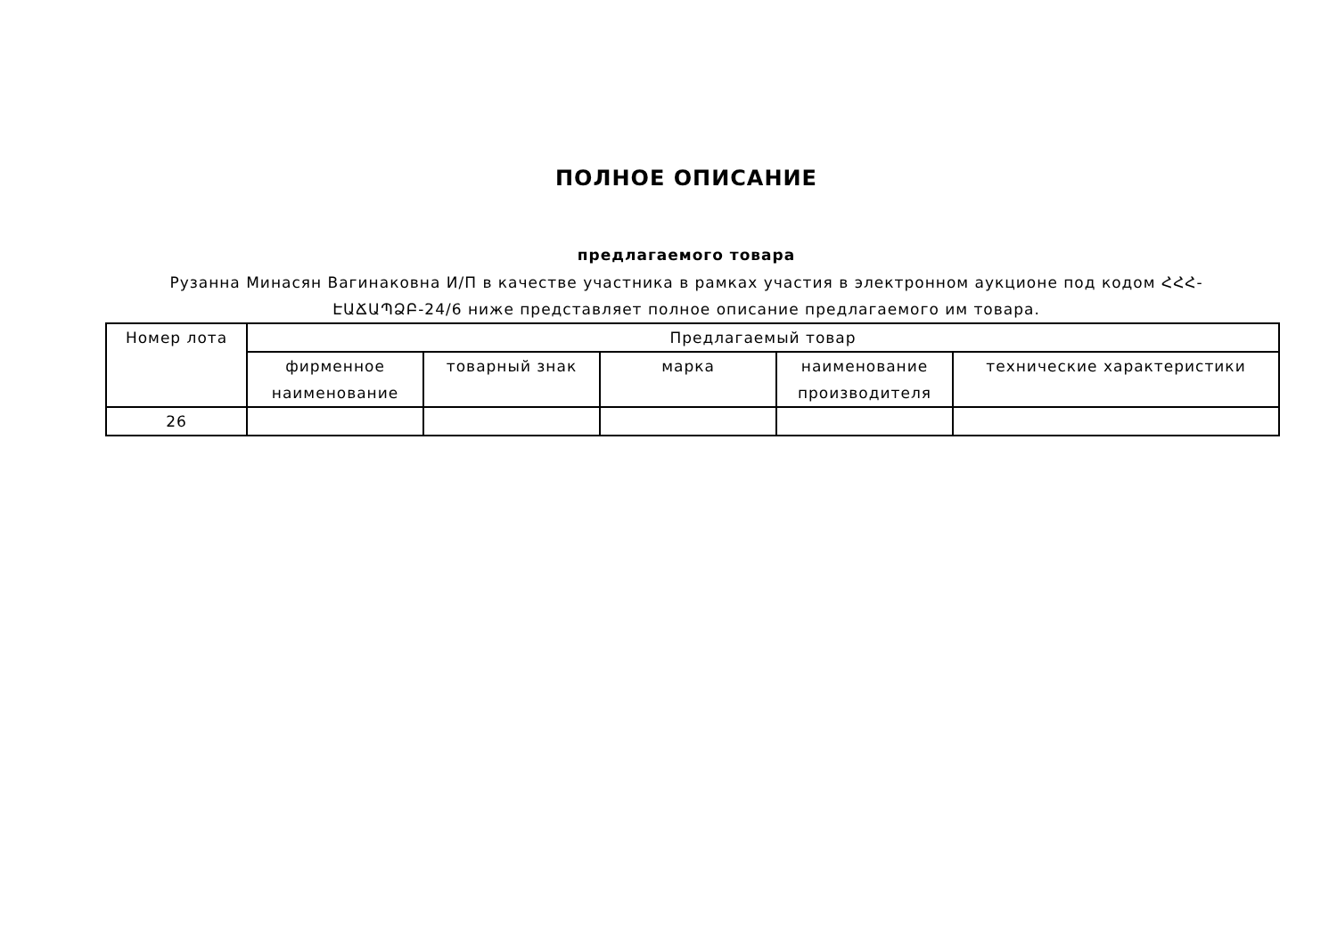ПОЛНОЕ ОПИСАНИЕ
предлагаемого товара
Рузанна Минасян Вагинаковна И/П в качестве участника в рамках участия в электронном аукционе под кодом ՀՀՀ-ԷԱՃԱՊՁԲ-24/6 ниже представляет полное описание предлагаемого им товара.
| Номер лота | Предлагаемый товар | | | | |
| | фирменное наименование | товарный знак | марка | наименование производителя | технические характеристики |
| 26 | | | | | |